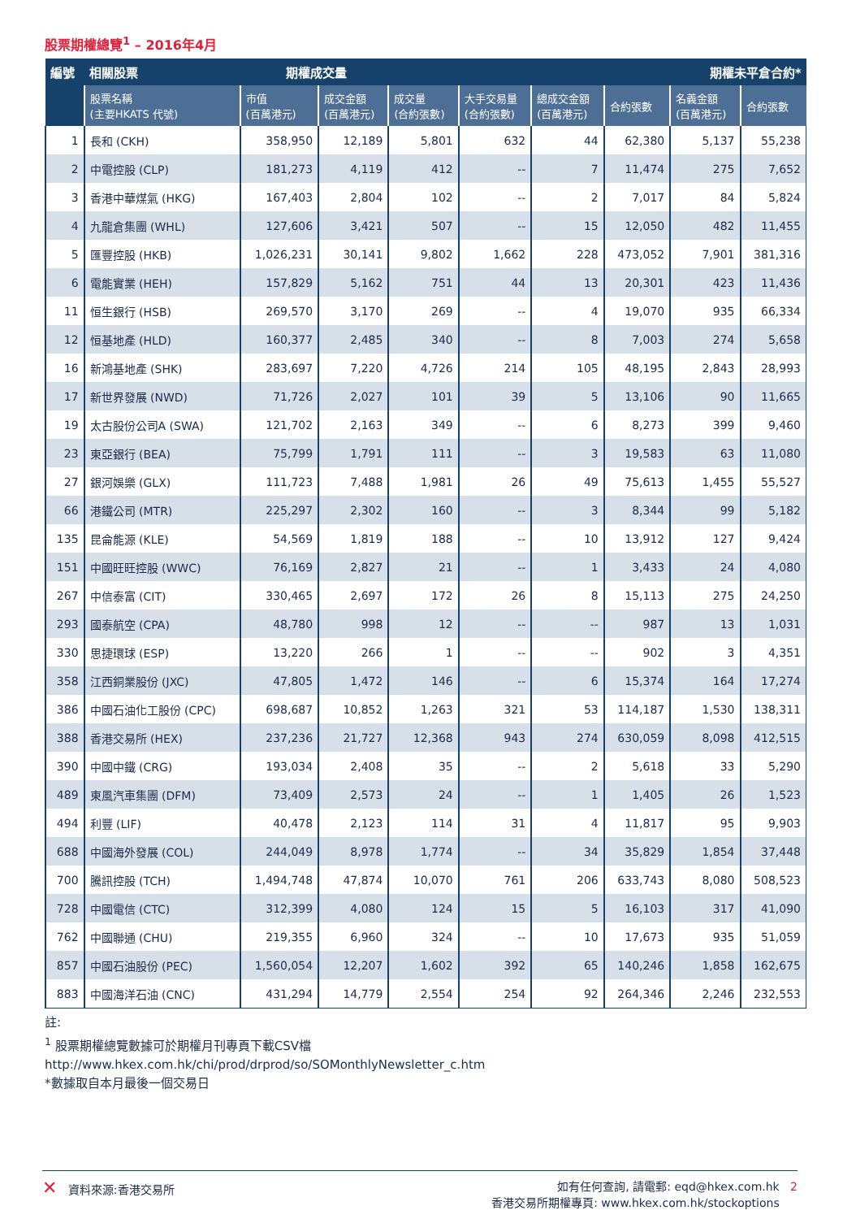股票期權總覽<sup>1</sup> – 2016年4月
| 編號 | 相關股票 期權成交量 | | | | | 期權未平倉合約* | | | |
| --- | --- | --- | --- | --- | --- | --- | --- | --- | --- |
| | 股票名稱 (主要HKATS 代號) | 市值 (百萬港元) | 成交金額 (百萬港元) | 成交量 (合約張數) | 大手交易量 (合約張數) | 總成交金額 (百萬港元) | 合約張數 | 名義金額 (百萬港元) | 合約張數 |
| 1 | 長和 (CKH) | 358,950 | 12,189 | 5,801 | 632 | 44 | 62,380 | 5,137 | 55,238 |
| 2 | 中電控股 (CLP) | 181,273 | 4,119 | 412 | -- | 7 | 11,474 | 275 | 7,652 |
| 3 | 香港中華煤氣 (HKG) | 167,403 | 2,804 | 102 | -- | 2 | 7,017 | 84 | 5,824 |
| 4 | 九龍倉集團 (WHL) | 127,606 | 3,421 | 507 | -- | 15 | 12,050 | 482 | 11,455 |
| 5 | 匯豐控股 (HKB) | 1,026,231 | 30,141 | 9,802 | 1,662 | 228 | 473,052 | 7,901 | 381,316 |
| 6 | 電能實業 (HEH) | 157,829 | 5,162 | 751 | 44 | 13 | 20,301 | 423 | 11,436 |
| 11 | 恒生銀行 (HSB) | 269,570 | 3,170 | 269 | -- | 4 | 19,070 | 935 | 66,334 |
| 12 | 恒基地產 (HLD) | 160,377 | 2,485 | 340 | -- | 8 | 7,003 | 274 | 5,658 |
| 16 | 新鴻基地產 (SHK) | 283,697 | 7,220 | 4,726 | 214 | 105 | 48,195 | 2,843 | 28,993 |
| 17 | 新世界發展 (NWD) | 71,726 | 2,027 | 101 | 39 | 5 | 13,106 | 90 | 11,665 |
| 19 | 太古股份公司A (SWA) | 121,702 | 2,163 | 349 | -- | 6 | 8,273 | 399 | 9,460 |
| 23 | 東亞銀行 (BEA) | 75,799 | 1,791 | 111 | -- | 3 | 19,583 | 63 | 11,080 |
| 27 | 銀河娛樂 (GLX) | 111,723 | 7,488 | 1,981 | 26 | 49 | 75,613 | 1,455 | 55,527 |
| 66 | 港鐵公司 (MTR) | 225,297 | 2,302 | 160 | -- | 3 | 8,344 | 99 | 5,182 |
| 135 | 昆侖能源 (KLE) | 54,569 | 1,819 | 188 | -- | 10 | 13,912 | 127 | 9,424 |
| 151 | 中國旺旺控股 (WWC) | 76,169 | 2,827 | 21 | -- | 1 | 3,433 | 24 | 4,080 |
| 267 | 中信泰富 (CIT) | 330,465 | 2,697 | 172 | 26 | 8 | 15,113 | 275 | 24,250 |
| 293 | 國泰航空 (CPA) | 48,780 | 998 | 12 | -- | -- | 987 | 13 | 1,031 |
| 330 | 思捷環球 (ESP) | 13,220 | 266 | 1 | -- | -- | 902 | 3 | 4,351 |
| 358 | 江西銅業股份 (JXC) | 47,805 | 1,472 | 146 | -- | 6 | 15,374 | 164 | 17,274 |
| 386 | 中國石油化工股份 (CPC) | 698,687 | 10,852 | 1,263 | 321 | 53 | 114,187 | 1,530 | 138,311 |
| 388 | 香港交易所 (HEX) | 237,236 | 21,727 | 12,368 | 943 | 274 | 630,059 | 8,098 | 412,515 |
| 390 | 中國中鐵 (CRG) | 193,034 | 2,408 | 35 | -- | 2 | 5,618 | 33 | 5,290 |
| 489 | 東風汽車集團 (DFM) | 73,409 | 2,573 | 24 | -- | 1 | 1,405 | 26 | 1,523 |
| 494 | 利豐 (LIF) | 40,478 | 2,123 | 114 | 31 | 4 | 11,817 | 95 | 9,903 |
| 688 | 中國海外發展 (COL) | 244,049 | 8,978 | 1,774 | -- | 34 | 35,829 | 1,854 | 37,448 |
| 700 | 騰訊控股 (TCH) | 1,494,748 | 47,874 | 10,070 | 761 | 206 | 633,743 | 8,080 | 508,523 |
| 728 | 中國電信 (CTC) | 312,399 | 4,080 | 124 | 15 | 5 | 16,103 | 317 | 41,090 |
| 762 | 中國聯通 (CHU) | 219,355 | 6,960 | 324 | -- | 10 | 17,673 | 935 | 51,059 |
| 857 | 中國石油股份 (PEC) | 1,560,054 | 12,207 | 1,602 | 392 | 65 | 140,246 | 1,858 | 162,675 |
| 883 | 中國海洋石油 (CNC) | 431,294 | 14,779 | 2,554 | 254 | 92 | 264,346 | 2,246 | 232,553 |
註:
<sup>1</sup> 股票期權總覽數據可於期權月刊專頁下載CSV檔
http://www.hkex.com.hk/chi/prod/drprod/so/SOMonthlyNewsletter_c.htm
*數據取自本月最後一個交易日
✕ 資料來源:香港交易所 如有任何查詢, 請電郵: eqd@hkex.com.hk 2
香港交易所期權專頁: www.hkex.com.hk/stockoptions